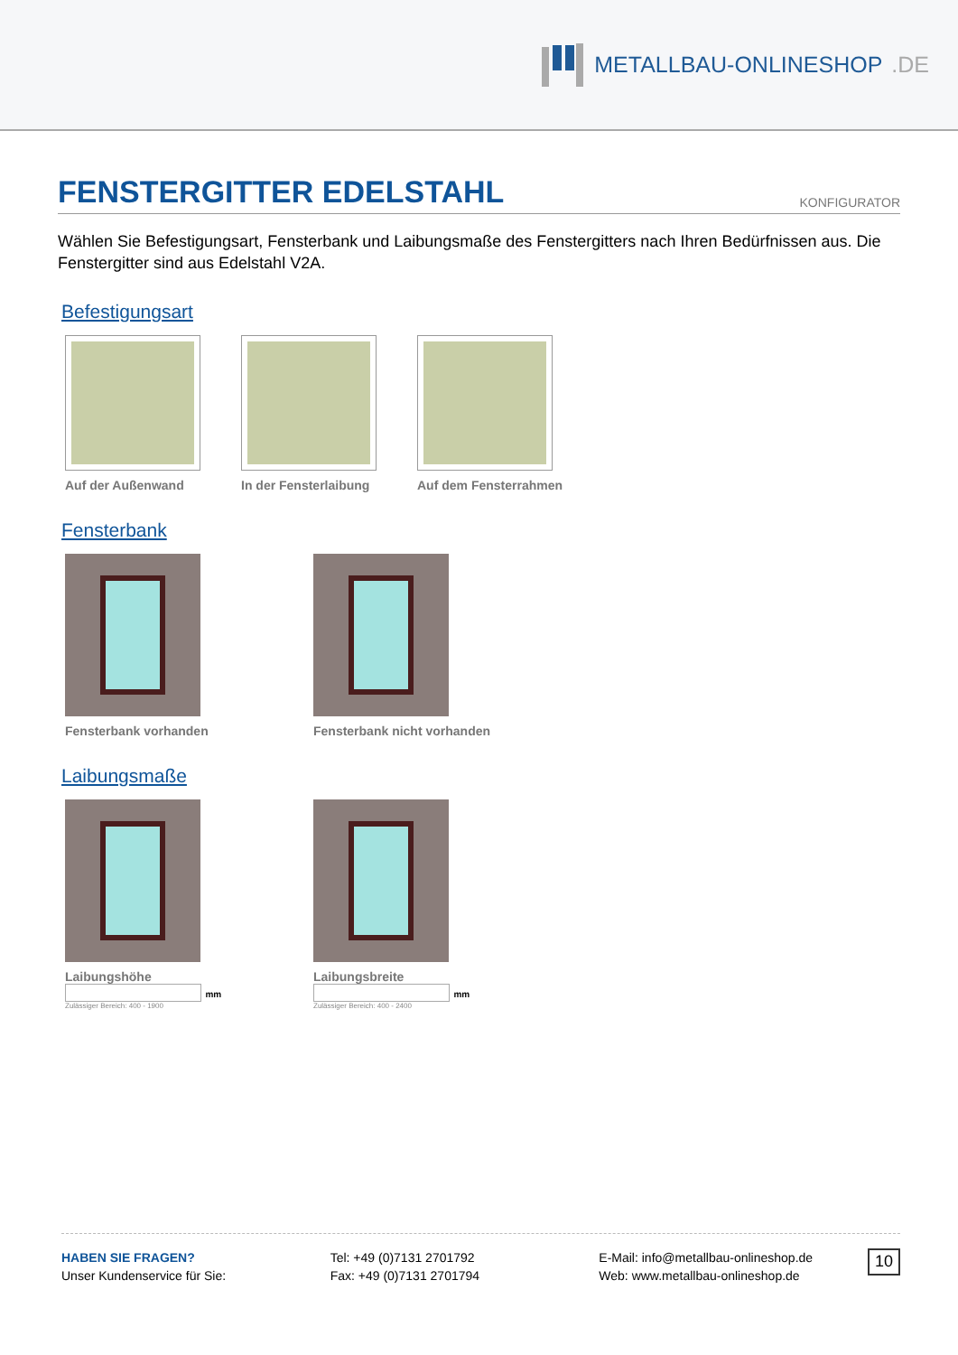METALLBAU-ONLINESHOP.DE
FENSTERGITTER EDELSTAHL KONFIGURATOR
Wählen Sie Befestigungsart, Fensterbank und Laibungsmaße des Fenstergitters nach Ihren Bedürfnissen aus. Die Fenstergitter sind aus Edelstahl V2A.
Befestigungsart
Auf der Außenwand In der Fensterlaibung Auf dem Fensterrahmen
Fensterbank
Fensterbank vorhanden Fensterbank nicht vorhanden
Laibungsmaße
Laibungshöhe
mm
Zulässiger Bereich: 400 - 1900
Laibungsbreite
mm
Zulässiger Bereich: 400 - 2400
HABEN SIE FRAGEN?
Unser Kundenservice für Sie:
Tel: +49 (0)7131 2701792
Fax: +49 (0)7131 2701794
E-Mail: info@metallbau-onlineshop.de
Web: www.metallbau-onlineshop.de
10